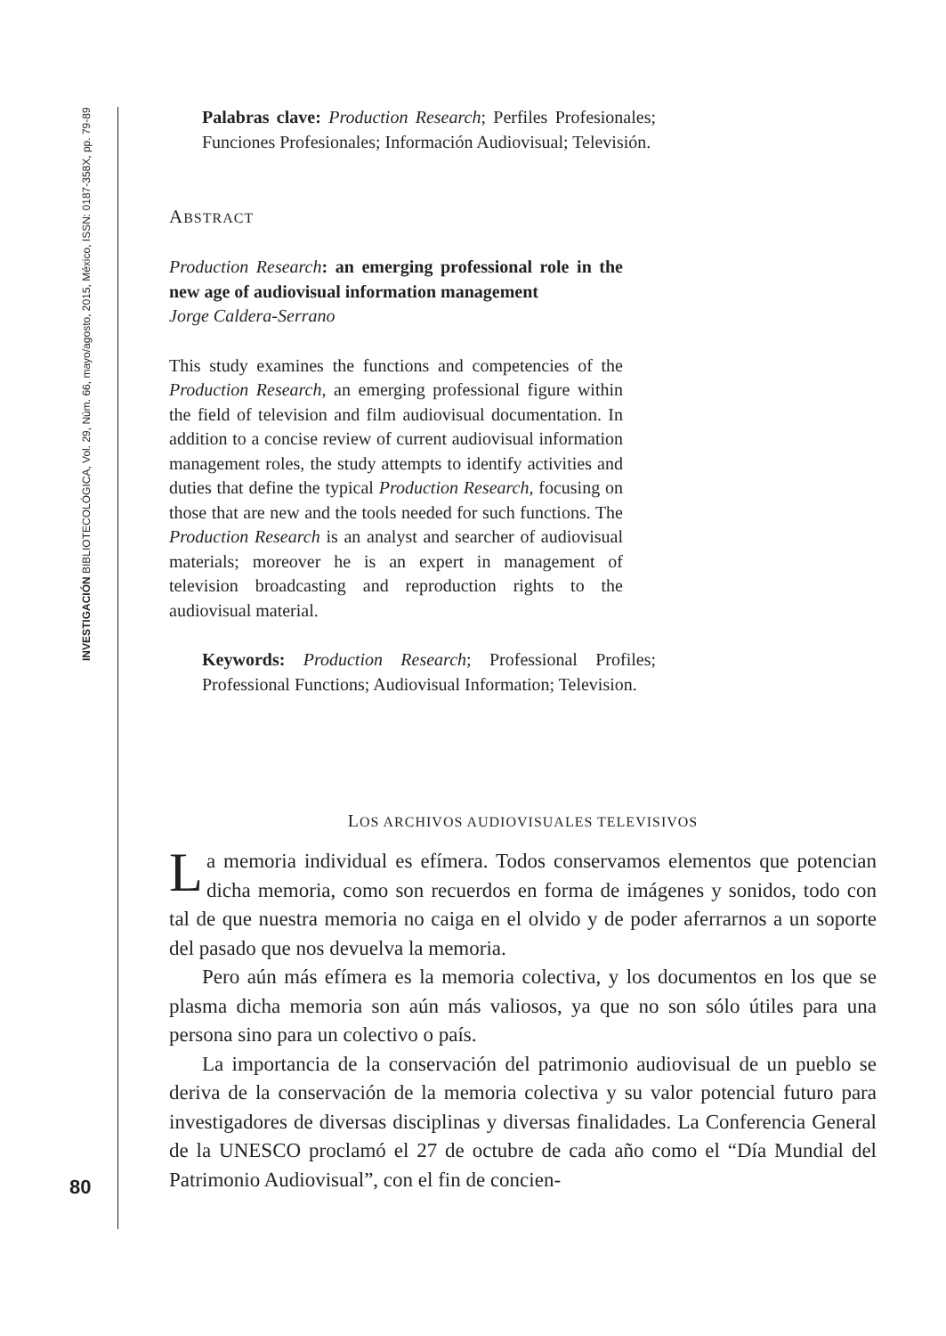INVESTIGACIÓN BIBLIOTECOLÓGICA, Vol. 29, Núm. 66, mayo/agosto, 2015, México, ISSN: 0187-358X, pp. 79-89
80
Palabras clave: Production Research; Perfiles Profesionales; Funciones Profesionales; Información Audiovisual; Televisión.
ABSTRACT
Production Research: an emerging professional role in the new age of audiovisual information management
Jorge Caldera-Serrano
This study examines the functions and competencies of the Production Research, an emerging professional figure within the field of television and film audiovisual documentation. In addition to a concise review of current audiovisual information management roles, the study attempts to identify activities and duties that define the typical Production Research, focusing on those that are new and the tools needed for such functions. The Production Research is an analyst and searcher of audiovisual materials; moreover he is an expert in management of television broadcasting and reproduction rights to the audiovisual material.
Keywords: Production Research; Professional Profiles; Professional Functions; Audiovisual Information; Television.
LOS ARCHIVOS AUDIOVISUALES TELEVISIVOS
La memoria individual es efímera. Todos conservamos elementos que potencian dicha memoria, como son recuerdos en forma de imágenes y sonidos, todo con tal de que nuestra memoria no caiga en el olvido y de poder aferrarnos a un soporte del pasado que nos devuelva la memoria.
Pero aún más efímera es la memoria colectiva, y los documentos en los que se plasma dicha memoria son aún más valiosos, ya que no son sólo útiles para una persona sino para un colectivo o país.
La importancia de la conservación del patrimonio audiovisual de un pueblo se deriva de la conservación de la memoria colectiva y su valor potencial futuro para investigadores de diversas disciplinas y diversas finalidades. La Conferencia General de la UNESCO proclamó el 27 de octubre de cada año como el “Día Mundial del Patrimonio Audiovisual”, con el fin de concien-